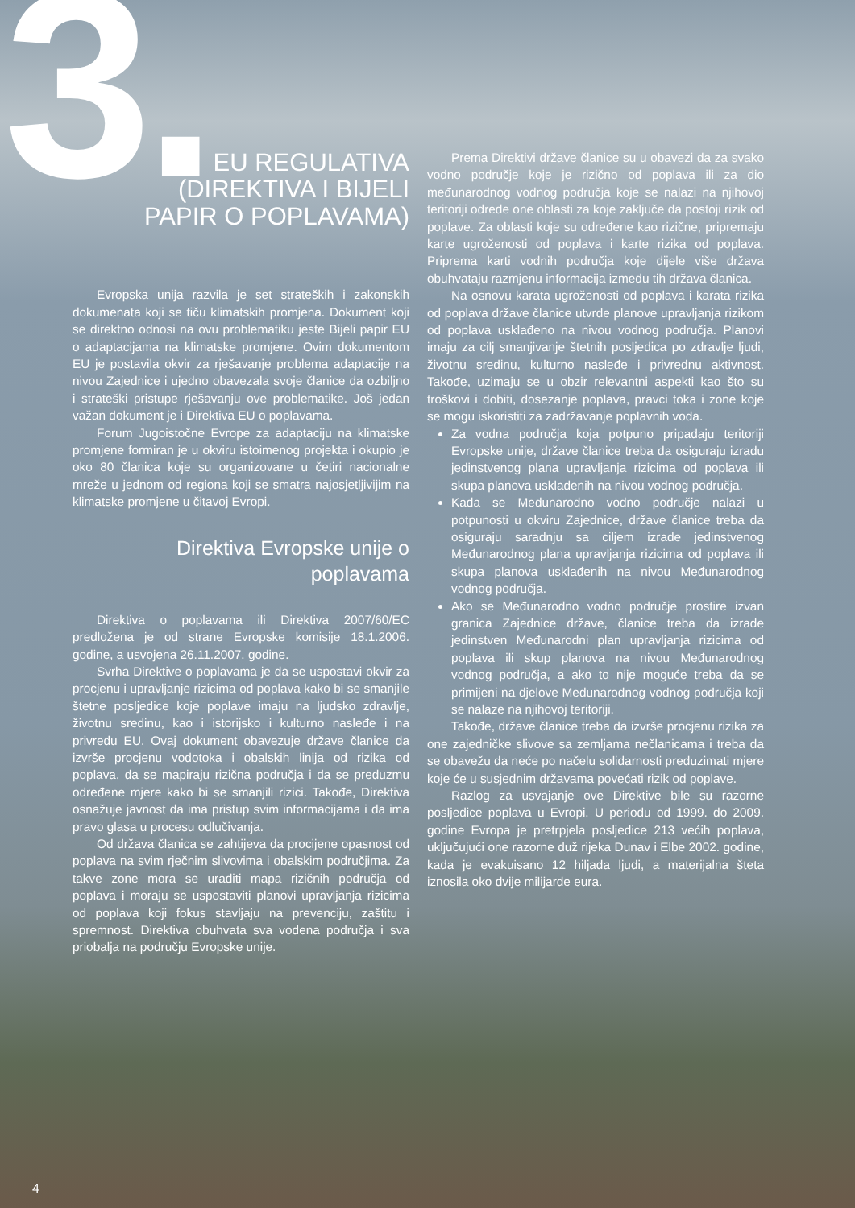3.
EU REGULATIVA
(DIREKTIVA I BIJELI
PAPIR O POPLAVAMA)
Evropska unija razvila je set strateških i zakonskih dokumenata koji se tiču klimatskih promjena. Dokument koji se direktno odnosi na ovu problematiku jeste Bijeli papir EU o adaptacijama na klimatske promjene. Ovim dokumentom EU je postavila okvir za rješavanje problema adaptacije na nivou Zajednice i ujedno obavezala svoje članice da ozbiljno i strateški pristupe rješavanju ove problematike. Još jedan važan dokument je i Direktiva EU o poplavama.
Forum Jugoistočne Evrope za adaptaciju na klimatske promjene formiran je u okviru istoimenog projekta i okupio je oko 80 članica koje su organizovane u četiri nacionalne mreže u jednom od regiona koji se smatra najosjetljivijim na klimatske promjene u čitavoj Evropi.
Direktiva Evropske unije o poplavama
Direktiva o poplavama ili Direktiva 2007/60/EC predložena je od strane Evropske komisije 18.1.2006. godine, a usvojena 26.11.2007. godine.
Svrha Direktive o poplavama je da se uspostavi okvir za procjenu i upravljanje rizicima od poplava kako bi se smanjile štetne posljedice koje poplave imaju na ljudsko zdravlje, životnu sredinu, kao i istorijsko i kulturno nasleđe i na privredu EU. Ovaj dokument obavezuje države članice da izvrše procjenu vodotoka i obalskih linija od rizika od poplava, da se mapiraju rizična područja i da se preduzmu određene mjere kako bi se smanjili rizici. Takođe, Direktiva osnažuje javnost da ima pristup svim informacijama i da ima pravo glasa u procesu odlučivanja.
Od država članica se zahtijeva da procijene opasnost od poplava na svim rječnim slivovima i obalskim područjima. Za takve zone mora se uraditi mapa rizičnih područja od poplava i moraju se uspostaviti planovi upravljanja rizicima od poplava koji fokus stavljaju na prevenciju, zaštitu i spremnost. Direktiva obuhvata sva vodena područja i sva priobalja na području Evropske unije.
Prema Direktivi države članice su u obavezi da za svako vodno područje koje je rizično od poplava ili za dio međunarodnog vodnog područja koje se nalazi na njihovoj teritoriji odrede one oblasti za koje zaključe da postoji rizik od poplave. Za oblasti koje su određene kao rizične, pripremaju karte ugroženosti od poplava i karte rizika od poplava. Priprema karti vodnih područja koje dijele više država obuhvataju razmjenu informacija između tih država članica.
Na osnovu karata ugroženosti od poplava i karata rizika od poplava države članice utvrde planove upravljanja rizikom od poplava usklađeno na nivou vodnog područja. Planovi imaju za cilj smanjivanje štetnih posljedica po zdravlje ljudi, životnu sredinu, kulturno nasleđe i privrednu aktivnost. Takođe, uzimaju se u obzir relevantni aspekti kao što su troškovi i dobiti, dosezanje poplava, pravci toka i zone koje se mogu iskoristiti za zadržavanje poplavnih voda.
Za vodna područja koja potpuno pripadaju teritoriji Evropske unije, države članice treba da osiguraju izradu jedinstvenog plana upravljanja rizicima od poplava ili skupa planova usklađenih na nivou vodnog područja.
Kada se Međunarodno vodno područje nalazi u potpunosti u okviru Zajednice, države članice treba da osiguraju saradnju sa ciljem izrade jedinstvenog Međunarodnog plana upravljanja rizicima od poplava ili skupa planova usklađenih na nivou Međunarodnog vodnog područja.
Ako se Međunarodno vodno područje prostire izvan granica Zajednice države, članice treba da izrade jedinstven Međunarodni plan upravljanja rizicima od poplava ili skup planova na nivou Međunarodnog vodnog područja, a ako to nije moguće treba da se primijeni na djelove Međunarodnog vodnog područja koji se nalaze na njihovoj teritoriji.
Takođe, države članice treba da izvrše procjenu rizika za one zajedničke slivove sa zemljama nečlanicama i treba da se obavežu da neće po načelu solidarnosti preduzimati mjere koje će u susjednim državama povećati rizik od poplave.
Razlog za usvajanje ove Direktive bile su razorne posljedice poplava u Evropi. U periodu od 1999. do 2009. godine Evropa je pretrpjela posljedice 213 većih poplava, uključujući one razorne duž rijeka Dunav i Elbe 2002. godine, kada je evakuisano 12 hiljada ljudi, a materijalna šteta iznosila oko dvije milijarde eura.
4